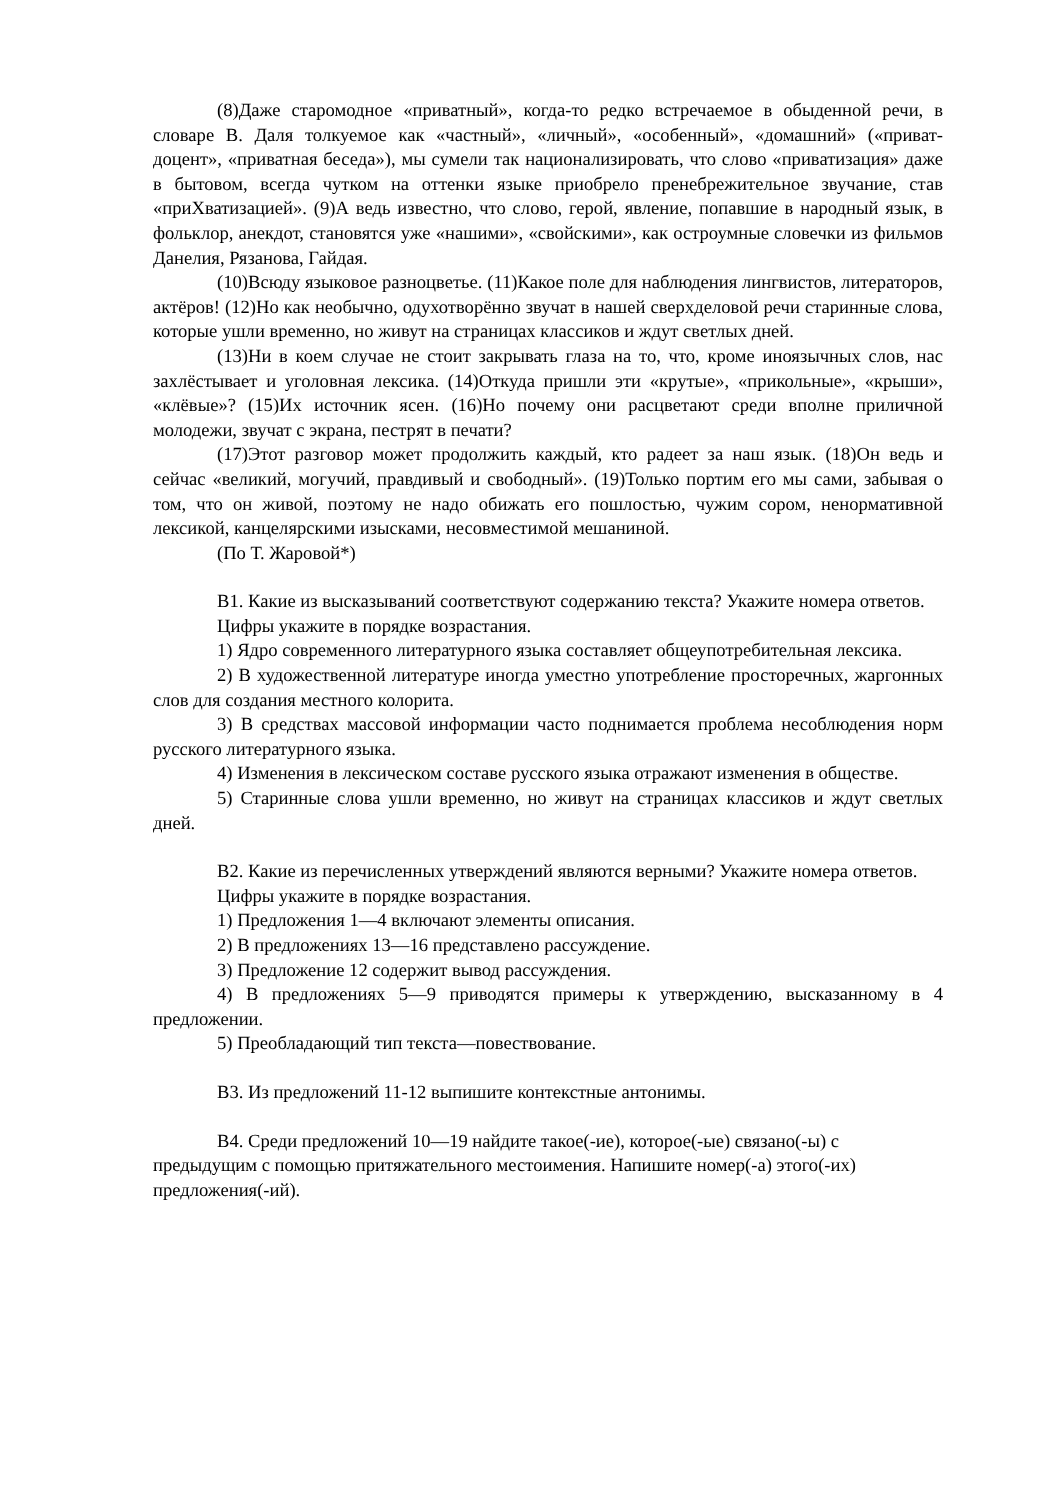(8)Даже старомодное «приватный», когда-то редко встречаемое в обыденной речи, в словаре В. Даля толкуемое как «частный», «личный», «особенный», «домашний» («приват-доцент», «приватная беседа»), мы сумели так национализировать, что слово «приватизация» даже в бытовом, всегда чутком на оттенки языке приобрело пренебрежительное звучание, став «приХватизацией». (9)А ведь известно, что слово, герой, явление, попавшие в народный язык, в фольклор, анекдот, становятся уже «нашими», «свойскими», как остроумные словечки из фильмов Данелия, Рязанова, Гайдая.
(10)Всюду языковое разноцветье. (11)Какое поле для наблюдения лингвистов, литераторов, актёров! (12)Но как необычно, одухотворённо звучат в нашей сверхделовой речи старинные слова, которые ушли временно, но живут на страницах классиков и ждут светлых дней.
(13)Ни в коем случае не стоит закрывать глаза на то, что, кроме иноязычных слов, нас захлёстывает и уголовная лексика. (14)Откуда пришли эти «крутые», «прикольные», «крыши», «клёвые»? (15)Их источник ясен. (16)Но почему они расцветают среди вполне приличной молодежи, звучат с экрана, пестрят в печати?
(17)Этот разговор может продолжить каждый, кто радеет за наш язык. (18)Он ведь и сейчас «великий, могучий, правдивый и свободный». (19)Только портим его мы сами, забывая о том, что он живой, поэтому не надо обижать его пошлостью, чужим сором, ненормативной лексикой, канцелярскими изысками, несовместимой мешаниной.
(По Т. Жаровой*)
В1. Какие из высказываний соответствуют содержанию текста? Укажите номера ответов.
Цифры укажите в порядке возрастания.
1) Ядро современного литературного языка составляет общеупотребительная лексика.
2) В художественной литературе иногда уместно употребление просторечных, жаргонных слов для создания местного колорита.
3) В средствах массовой информации часто поднимается проблема несоблюдения норм русского литературного языка.
4) Изменения в лексическом составе русского языка отражают изменения в обществе.
5) Старинные слова ушли временно, но живут на страницах классиков и ждут светлых дней.
В2. Какие из перечисленных утверждений являются верными? Укажите номера ответов.
Цифры укажите в порядке возрастания.
1) Предложения 1—4 включают элементы описания.
2) В предложениях 13—16 представлено рассуждение.
3) Предложение 12 содержит вывод рассуждения.
4) В предложениях 5—9 приводятся примеры к утверждению, высказанному в 4 предложении.
5) Преобладающий тип текста—повествование.
В3. Из предложений 11-12 выпишите контекстные антонимы.
В4. Среди предложений 10—19 найдите такое(-ие), которое(-ые) связано(-ы) с предыдущим с помощью притяжательного местоимения. Напишите номер(-а) этого(-их) предложения(-ий).